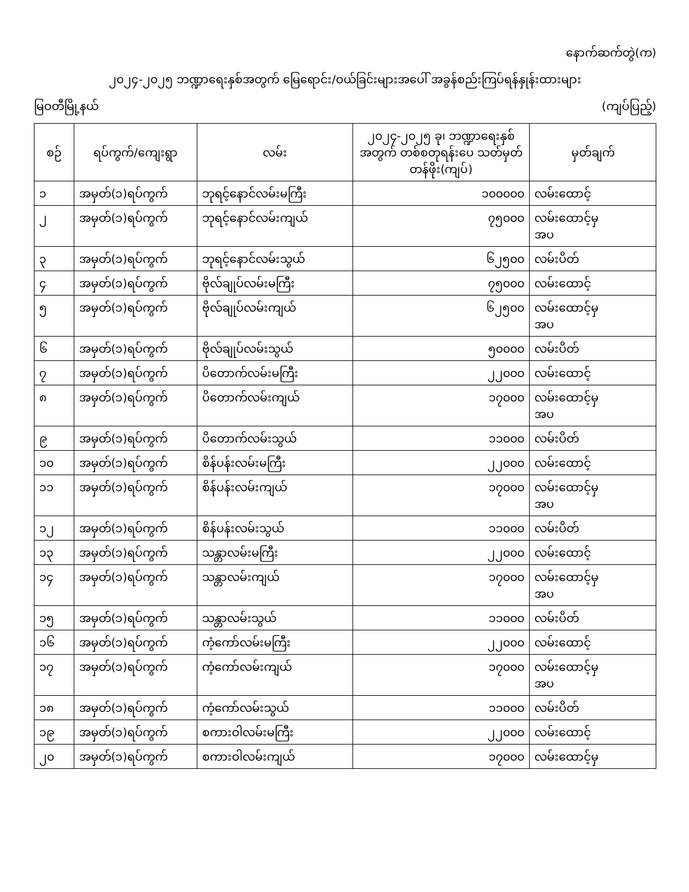နောက်ဆက်တွဲ(က)
၂၀၂၄-၂၀၂၅ ဘဏ္ဍာရေးနှစ်အတွက် မြေရောင်း/ဝယ်ခြင်းများအပေါ် အခွန်စည်းကြပ်ရန်နှုန်းထားများ
မြဝတီမြို့နယ် (ကျပ်ပြည့်)
| စဉ် | ရပ်ကွက်/ကျေးရွာ | လမ်း | ၂၀၂၄-၂၀၂၅ ခု၊ ဘဏ္ဍာရေးနှစ် အတွက် တစ်စတုရန်းပေ သတ်မှတ်တန်ဖိုး(ကျပ်) | မှတ်ချက် |
| --- | --- | --- | --- | --- |
| ၁ | အမှတ်(၁)ရပ်ကွက် | ဘုရင့်နောင်လမ်းမကြီး | ၁၀၀၀၀၀ | လမ်းထောင့် |
| ၂ | အမှတ်(၁)ရပ်ကွက် | ဘုရင့်နောင်လမ်းကျယ် | ၇၅၀၀၀ | လမ်းထောင့်မှ အပ |
| ၃ | အမှတ်(၁)ရပ်ကွက် | ဘုရင့်နောင်လမ်းသွယ် | ၆၂၅၀၀ | လမ်းပိတ် |
| ၄ | အမှတ်(၁)ရပ်ကွက် | ဗိုလ်ချုပ်လမ်းမကြီး | ၇၅၀၀၀ | လမ်းထောင့် |
| ၅ | အမှတ်(၁)ရပ်ကွက် | ဗိုလ်ချုပ်လမ်းကျယ် | ၆၂၅၀၀ | လမ်းထောင့်မှ အပ |
| ၆ | အမှတ်(၁)ရပ်ကွက် | ဗိုလ်ချုပ်လမ်းသွယ် | ၅၀၀၀၀ | လမ်းပိတ် |
| ၇ | အမှတ်(၁)ရပ်ကွက် | ပိတောက်လမ်းမကြီး | ၂၂၀၀၀ | လမ်းထောင့် |
| ၈ | အမှတ်(၁)ရပ်ကွက် | ပိတောက်လမ်းကျယ် | ၁၇၀၀၀ | လမ်းထောင့်မှ အပ |
| ၉ | အမှတ်(၁)ရပ်ကွက် | ပိတောက်လမ်းသွယ် | ၁၁၀၀၀ | လမ်းပိတ် |
| ၁၀ | အမှတ်(၁)ရပ်ကွက် | စိန်ပန်းလမ်းမကြီး | ၂၂၀၀၀ | လမ်းထောင့် |
| ၁၁ | အမှတ်(၁)ရပ်ကွက် | စိန်ပန်းလမ်းကျယ် | ၁၇၀၀၀ | လမ်းထောင့်မှ အပ |
| ၁၂ | အမှတ်(၁)ရပ်ကွက် | စိန်ပန်းလမ်းသွယ် | ၁၁၀၀၀ | လမ်းပိတ် |
| ၁၃ | အမှတ်(၁)ရပ်ကွက် | သန္တာလမ်းမကြီး | ၂၂၀၀၀ | လမ်းထောင့် |
| ၁၄ | အမှတ်(၁)ရပ်ကွက် | သန္တာလမ်းကျယ် | ၁၇၀၀၀ | လမ်းထောင့်မှ အပ |
| ၁၅ | အမှတ်(၁)ရပ်ကွက် | သန္တာလမ်းသွယ် | ၁၁၀၀၀ | လမ်းပိတ် |
| ၁၆ | အမှတ်(၁)ရပ်ကွက် | ကံ့ကော်လမ်းမကြီး | ၂၂၀၀၀ | လမ်းထောင့် |
| ၁၇ | အမှတ်(၁)ရပ်ကွက် | ကံ့ကော်လမ်းကျယ် | ၁၇၀၀၀ | လမ်းထောင့်မှ အပ |
| ၁၈ | အမှတ်(၁)ရပ်ကွက် | ကံ့ကော်လမ်းသွယ် | ၁၁၀၀၀ | လမ်းပိတ် |
| ၁၉ | အမှတ်(၁)ရပ်ကွက် | စကားဝါလမ်းမကြီး | ၂၂၀၀၀ | လမ်းထောင့် |
| ၂၀ | အမှတ်(၁)ရပ်ကွက် | စကားဝါလမ်းကျယ် | ၁၇၀၀၀ | လမ်းထောင့်မှ |